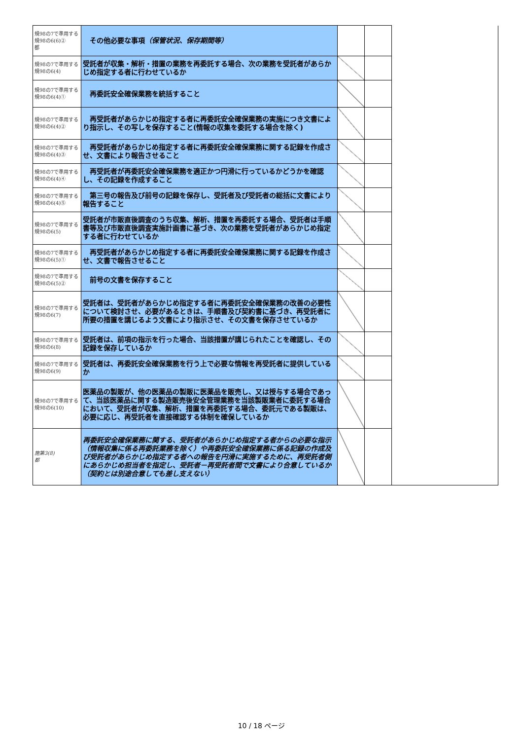| 規98の7で準用する規98の6(6)② 都 | その他必要な事項 （保管状況、保存期間等） | | | |
| 規98の7で準用する規98の6(4) | 受託者が収集・解析・措置の業務を再委託する場合、次の業務を受託者があらかじめ指定する者に行わせているか | | | |
| 規98の7で準用する規98の6(4)① | 再委託安全確保業務を統括すること | | | |
| 規98の7で準用する規98の6(4)② | 再受託者があらかじめ指定する者に再委託安全確保業務の実施につき文書により指示し、その写しを保存すること(情報の収集を委託する場合を除く) | | | |
| 規98の7で準用する規98の6(4)③ | 再受託者があらかじめ指定する者に再委託安全確保業務に関する記録を作成させ、文書により報告させること | | | |
| 規98の7で準用する規98の6(4)④ | 再受託者が再委託安全確保業務を適正かつ円滑に行っているかどうかを確認し、その記録を作成すること | | | |
| 規98の7で準用する規98の6(4)⑤ | 第三号の報告及び前号の記録を保存し、受託者及び受託者の総括に文書により報告すること | | | |
| 規98の7で準用する規98の6(5) | 受託者が市販直後調査のうち収集、解析、措置を再委託する場合、受託者は手順書等及び市販直後調査実施計画書に基づき、次の業務を受託者があらかじめ指定する者に行わせているか | | | |
| 規98の7で準用する規98の6(5)① | 再受託者があらかじめ指定する者に再委託安全確保業務に関する記録を作成させ、文書で報告させること | | | |
| 規98の7で準用する規98の6(5)② | 前号の文書を保存すること | | | |
| 規98の7で準用する規98の6(7) | 受託者は、受託者があらかじめ指定する者に再委託安全確保業務の改善の必要性について検討させ、必要があるときは、手順書及び契約書に基づき、再受託者に所要の措置を講じるよう文書により指示させ、その文書を保存させているか | | | |
| 規98の7で準用する規98の6(8) | 受託者は、前項の指示を行った場合、当該措置が講じられたことを確認し、その記録を保存しているか | | | |
| 規98の7で準用する規98の6(9) | 受託者は、再委託安全確保業務を行う上で必要な情報を再受託者に提供しているか | | | |
| 規98の7で準用する規98の6(10) | 医薬品の製販が、他の医薬品の製販に医薬品を販売し、又は授与する場合であって、当該医薬品に関する製造販売後安全管理業務を当該製販業者に委託する場合において、受託者が収集、解析、措置を再委託する場合、委託元である製販は、必要に応じ、再受託者を直接確認する体制を確保しているか | | | |
| 施第3(8) 都 | 再委託安全確保業務に関する、受託者があらかじめ指定する者からの必要な指示（情報収集に係る再委託業務を除く）や再委託安全確保業務に係る記録の作成及び受託者があらかじめ指定する者への報告を円滑に実施するために、再受託者側にあらかじめ担当者を指定し、受託者－再受託者間で文書により合意しているか（契約とは別途合意しても差し支えない） | | | |
10 / 18 ページ